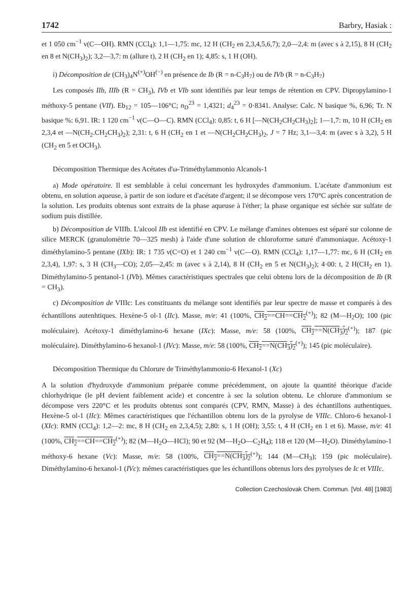1742 Barbry, Hasiak :
et 1 050 cm<sup>−1</sup> ν(C—OH). RMN (CCl<sub>4</sub>): 1,1—1,75: mc, 12 H (CH<sub>2</sub> en 2,3,4,5,6,7); 2,0—2,4: m (avec s à 2,15), 8 H (CH<sub>2</sub> en 8 et N(CH<sub>3</sub>)<sub>2</sub>); 3,2—3,7: m (allure t), 2 H (CH<sub>2</sub> en 1); 4,85: s, 1 H (OH).
i) Décomposition de (CH<sub>3</sub>)<sub>4</sub>N<sup>(+)</sup>OH<sup>(−)</sup> en présence de Ib (R = n-C<sub>3</sub>H<sub>7</sub>) ou de IVb (R = n-C<sub>3</sub>H<sub>7</sub>)
Les composés IIb, IIIb (R = CH<sub>3</sub>), IVb et VIb sont identifiés par leur temps de rétention en CPV. Dipropylamino-1 méthoxy-5 pentane (VII). Eb<sub>12</sub> = 105—106°C; n<sub>D</sub><sup>23</sup> = 1,4321; d<sub>4</sub><sup>23</sup> = 0·8341. Analyse: Calc. N basique %, 6,96; Tr. N basique %: 6,91. IR: 1 120 cm<sup>−1</sup> ν(C—O—C). RMN (CCl<sub>4</sub>): 0,85: t, 6 H [—N(CH<sub>2</sub>CH<sub>2</sub>CH<sub>3</sub>)<sub>2</sub>]; 1—1,7: m, 10 H (CH<sub>2</sub> en 2,3,4 et —N(CH<sub>2</sub>.CH<sub>2</sub>CH<sub>3</sub>)<sub>2</sub>); 2,31: t, 6 H (CH<sub>2</sub> en 1 et —N(CH<sub>2</sub>CH<sub>2</sub>CH<sub>3</sub>)<sub>2</sub>, J = 7 Hz; 3,1—3,4: m (avec s à 3,2), 5 H (CH<sub>2</sub> en 5 et OCH<sub>3</sub>).
Décomposition Thermique des Acétates d'ω-Triméthylammonio Alcanols-1
a) Mode opératoire. Il est semblable à celui concernant les hydroxydes d'ammonium. L'acétate d'ammonium est obtenu, en solution aqueuse, à partir de son iodure et d'acétate d'argent; il se décompose vers 170°C après concentration de la solution. Les produits obtenus sont extraits de la phase aqueuse à l'éther; la phase organique est séchée sur sulfate de sodium puis distillée.
b) Décomposition de VIIIb. L'alcool IIb est identifié en CPV. Le mélange d'amines obtenues est séparé sur colonne de silice MERCK (granulométrie 70—325 mesh) à l'aide d'une solution de chloroforme saturé d'ammoniaque. Acétoxy-1 diméthylamino-5 pentane (IXb): IR: 1 735 ν(C=O) et 1 240 cm<sup>−1</sup> ν(C—O). RMN (CCl<sub>4</sub>): 1,17—1,77: mc, 6 H (CH<sub>2</sub> en 2,3,4), 1,97: s, 3 H (CH<sub>3</sub>—CO); 2,05—2,45: m (avec s à 2,14), 8 H (CH<sub>2</sub> en 5 et N(CH<sub>3</sub>)<sub>2</sub>); 4·00: t, 2 H(CH<sub>2</sub> en 1). Diméthylamino-5 pentanol-1 (IVb). Mêmes caractéristiques spectrales que celui obtenu lors de la décomposition de Ib (R = CH<sub>3</sub>).
c) Décomposition de VIIIc: Les constituants du mélange sont identifiés par leur spectre de masse et comparés à des échantillons autenhtiques. Hexène-5 ol-1 (IIc). Masse, m/e: 41 (100%, CH<sub>2</sub>==CH==CH<sub>2</sub><sup>(+)</sup>); 82 (M—H<sub>2</sub>O); 100 (pic moléculaire). Acétoxy-1 diméthylamino-6 hexane (IXc): Masse, m/e: 58 (100%, CH<sub>2</sub>==N(CH<sub>3</sub>)<sub>2</sub><sup>(+)</sup>); 187 (pic moléculaire). Diméthylamino-6 hexanol-1 (IVc): Masse, m/e: 58 (100%, CH<sub>2</sub>==N(CH<sub>3</sub>)<sub>2</sub><sup>(+)</sup>); 145 (pic moléculaire).
Décomposition Thermique du Chlorure de Triméthylammonio-6 Hexanol-1 (Xc)
A la solution d'hydroxyde d'ammonium préparée comme précédemment, on ajoute la quantité théorique d'acide chlorhydrique (le pH devient faiblement acide) et concentre à sec la solution obtenu. Le chlorure d'ammonium se décompose vers 220°C et les produits obtenus sont comparés (CPV, RMN, Masse) à des échantillons authentiques. Hexène-5 ol-1 (IIc): Mêmes caractéristiques que l'échantillon obtenu lors de la pyrolyse de VIIIc. Chloro-6 hexanol-1 (XIc): RMN (CCl<sub>4</sub>): 1,2—2: mc, 8 H (CH<sub>2</sub> en 2,3,4,5); 2,80: s, 1 H (OH); 3,55: t, 4 H (CH<sub>2</sub> en 1 et 6). Masse, m/e: 41 (100%, CH<sub>2</sub>==CH==CH<sub>2</sub><sup>(+)</sup>); 82 (M—H<sub>2</sub>O—HCl); 90 et 92 (M—H<sub>2</sub>O—C<sub>2</sub>H<sub>4</sub>); 118 et 120 (M—H<sub>2</sub>O). Diméthylamino-1 méthoxy-6 hexane (Vc): Masse, m/e: 58 (100%, CH<sub>2</sub>==N(CH<sub>3</sub>)<sub>2</sub><sup>(+)</sup>); 144 (M—CH<sub>3</sub>); 159 (pic moléculaire). Diméthylamino-6 hexanol-1 (IVc): mêmes caractéristiques que les échantillons obtenus lors des pyrolyses de Ic et VIIIc.
Collection Czechoslovak Chem. Commun. [Vol. 48] [1983]